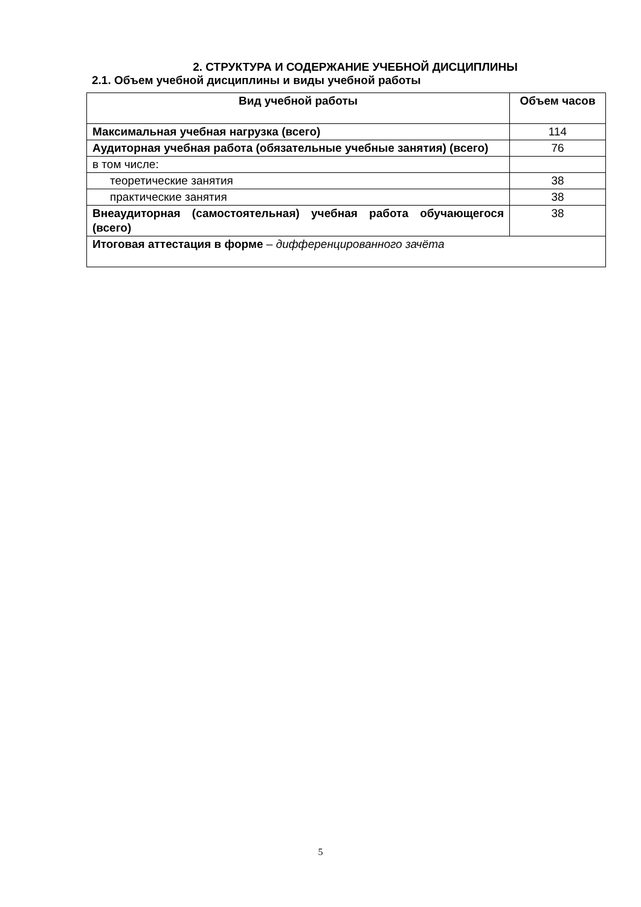2. СТРУКТУРА И СОДЕРЖАНИЕ УЧЕБНОЙ ДИСЦИПЛИНЫ
2.1. Объем учебной дисциплины и виды учебной работы
| Вид учебной работы | Объем часов |
| --- | --- |
| Максимальная учебная нагрузка (всего) | 114 |
| Аудиторная учебная работа (обязательные учебные занятия) (всего) | 76 |
| в том числе: | |
| теоретические занятия | 38 |
| практические занятия | 38 |
| Внеаудиторная (самостоятельная) учебная работа обучающегося (всего) | 38 |
| Итоговая аттестация в форме – дифференцированного зачёта | |
5